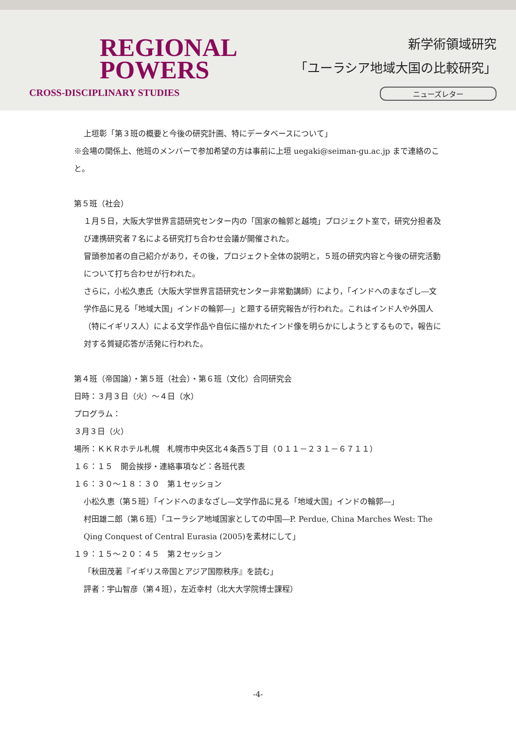REGIONAL
POWERS
CROSS-DISCIPLINARY STUDIES
新学術領域研究
「ユーラシア地域大国の比較研究」
ニューズレター
上垣彰「第３班の概要と今後の研究計画、特にデータベースについて」
※会場の関係上、他班のメンバーで参加希望の方は事前に上垣 uegaki@seiman-gu.ac.jp まで連絡のこと。
第５班（社会）
１月５日，大阪大学世界言語研究センター内の「国家の輪郭と越境」プロジェクト室で，研究分担者及び連携研究者７名による研究打ち合わせ会議が開催された。
冒頭参加者の自己紹介があり，その後，プロジェクト全体の説明と，５班の研究内容と今後の研究活動について打ち合わせが行われた。
さらに，小松久恵氏（大阪大学世界言語研究センター非常勤講師）により，「インドへのまなざし―文学作品に見る「地域大国」インドの輪郭―」と題する研究報告が行われた。これはインド人や外国人（特にイギリス人）による文学作品や自伝に描かれたインド像を明らかにしようとするもので，報告に対する質疑応答が活発に行われた。
第４班（帝国論）・第５班（社会）・第６班（文化）合同研究会
日時：３月３日（火）～４日（水）
プログラム：
３月３日（火）
場所：ＫＫＲホテル札幌　札幌市中央区北４条西５丁目（０１１－２３１－６７１１）
１６：１５　開会挨拶・連絡事項など：各班代表
１６：３０～１８：３０　第１セッション
小松久恵（第５班）「インドへのまなざし―文学作品に見る「地域大国」インドの輪郭―」
村田雄二郎（第６班）「ユーラシア地域国家としての中国―P. Perdue, China Marches West: The Qing Conquest of Central Eurasia (2005)を素材にして」
１９：１５～２０：４５　第２セッション
「秋田茂著『イギリス帝国とアジア国際秩序』を読む」
評者：宇山智彦（第４班），左近幸村（北大大学院博士課程）
-4-